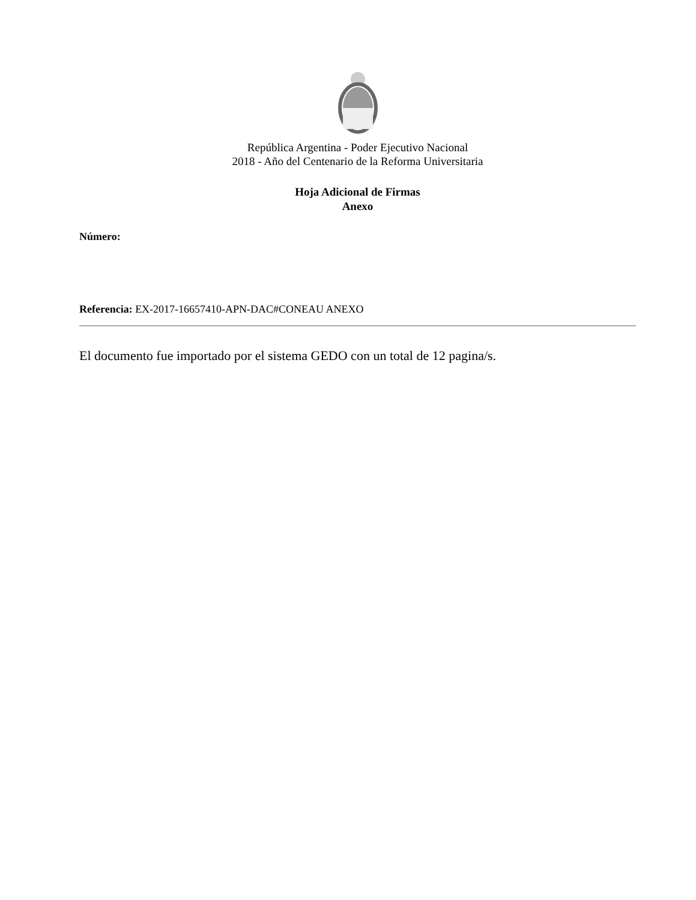República Argentina - Poder Ejecutivo Nacional
2018 - Año del Centenario de la Reforma Universitaria
Hoja Adicional de Firmas
Anexo
Número:
Referencia: EX-2017-16657410-APN-DAC#CONEAU ANEXO
El documento fue importado por el sistema GEDO con un total de 12 pagina/s.